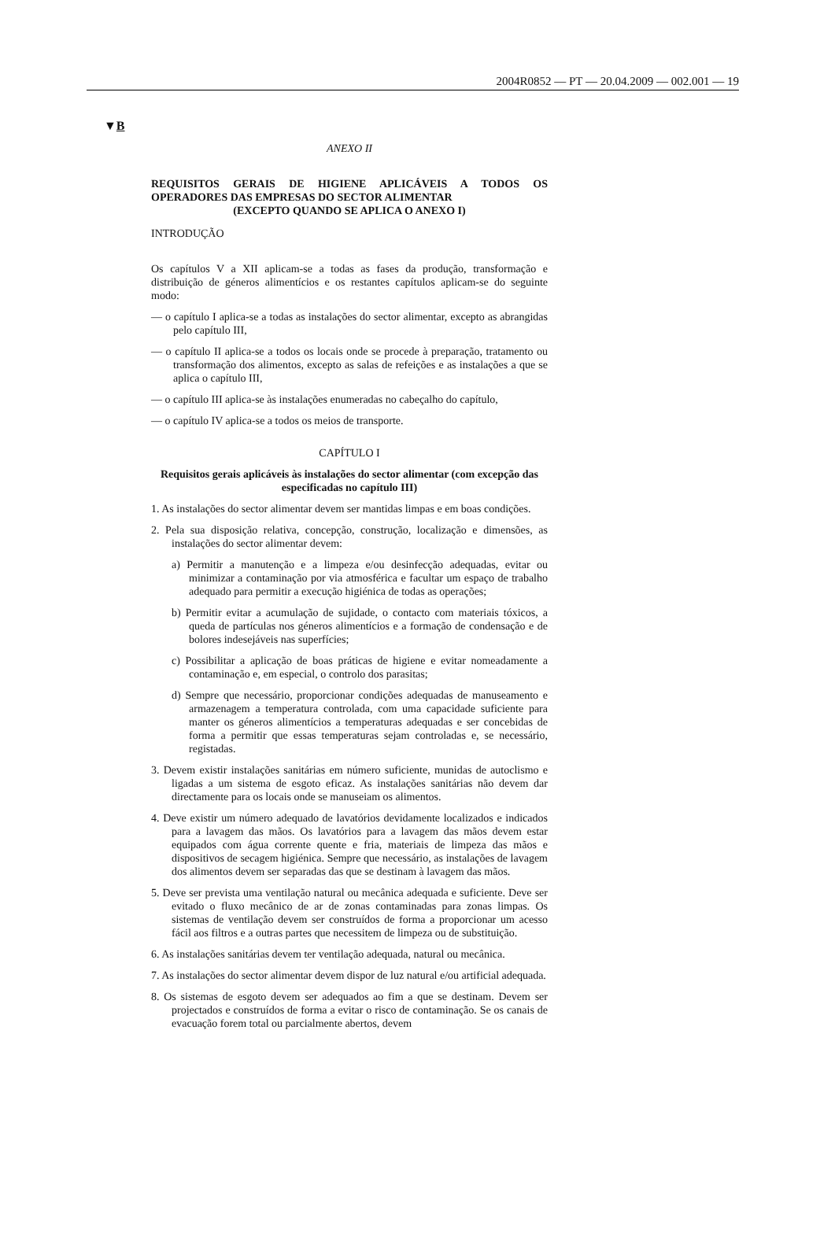2004R0852 — PT — 20.04.2009 — 002.001 — 19
▼B
ANEXO II
REQUISITOS GERAIS DE HIGIENE APLICÁVEIS A TODOS OS OPERADORES DAS EMPRESAS DO SECTOR ALIMENTAR
(EXCEPTO QUANDO SE APLICA O ANEXO I)
INTRODUÇÃO
Os capítulos V a XII aplicam-se a todas as fases da produção, transformação e distribuição de géneros alimentícios e os restantes capítulos aplicam-se do seguinte modo:
— o capítulo I aplica-se a todas as instalações do sector alimentar, excepto as abrangidas pelo capítulo III,
— o capítulo II aplica-se a todos os locais onde se procede à preparação, tratamento ou transformação dos alimentos, excepto as salas de refeições e as instalações a que se aplica o capítulo III,
— o capítulo III aplica-se às instalações enumeradas no cabeçalho do capítulo,
— o capítulo IV aplica-se a todos os meios de transporte.
CAPÍTULO I
Requisitos gerais aplicáveis às instalações do sector alimentar (com excepção das especificadas no capítulo III)
1. As instalações do sector alimentar devem ser mantidas limpas e em boas condições.
2. Pela sua disposição relativa, concepção, construção, localização e dimensões, as instalações do sector alimentar devem:
a) Permitir a manutenção e a limpeza e/ou desinfecção adequadas, evitar ou minimizar a contaminação por via atmosférica e facultar um espaço de trabalho adequado para permitir a execução higiénica de todas as operações;
b) Permitir evitar a acumulação de sujidade, o contacto com materiais tóxicos, a queda de partículas nos géneros alimentícios e a formação de condensação e de bolores indesejáveis nas superfícies;
c) Possibilitar a aplicação de boas práticas de higiene e evitar nomeadamente a contaminação e, em especial, o controlo dos parasitas;
d) Sempre que necessário, proporcionar condições adequadas de manuseamento e armazenagem a temperatura controlada, com uma capacidade suficiente para manter os géneros alimentícios a temperaturas adequadas e ser concebidas de forma a permitir que essas temperaturas sejam controladas e, se necessário, registadas.
3. Devem existir instalações sanitárias em número suficiente, munidas de autoclismo e ligadas a um sistema de esgoto eficaz. As instalações sanitárias não devem dar directamente para os locais onde se manuseiam os alimentos.
4. Deve existir um número adequado de lavatórios devidamente localizados e indicados para a lavagem das mãos. Os lavatórios para a lavagem das mãos devem estar equipados com água corrente quente e fria, materiais de limpeza das mãos e dispositivos de secagem higiénica. Sempre que necessário, as instalações de lavagem dos alimentos devem ser separadas das que se destinam à lavagem das mãos.
5. Deve ser prevista uma ventilação natural ou mecânica adequada e suficiente. Deve ser evitado o fluxo mecânico de ar de zonas contaminadas para zonas limpas. Os sistemas de ventilação devem ser construídos de forma a proporcionar um acesso fácil aos filtros e a outras partes que necessitem de limpeza ou de substituição.
6. As instalações sanitárias devem ter ventilação adequada, natural ou mecânica.
7. As instalações do sector alimentar devem dispor de luz natural e/ou artificial adequada.
8. Os sistemas de esgoto devem ser adequados ao fim a que se destinam. Devem ser projectados e construídos de forma a evitar o risco de contaminação. Se os canais de evacuação forem total ou parcialmente abertos, devem